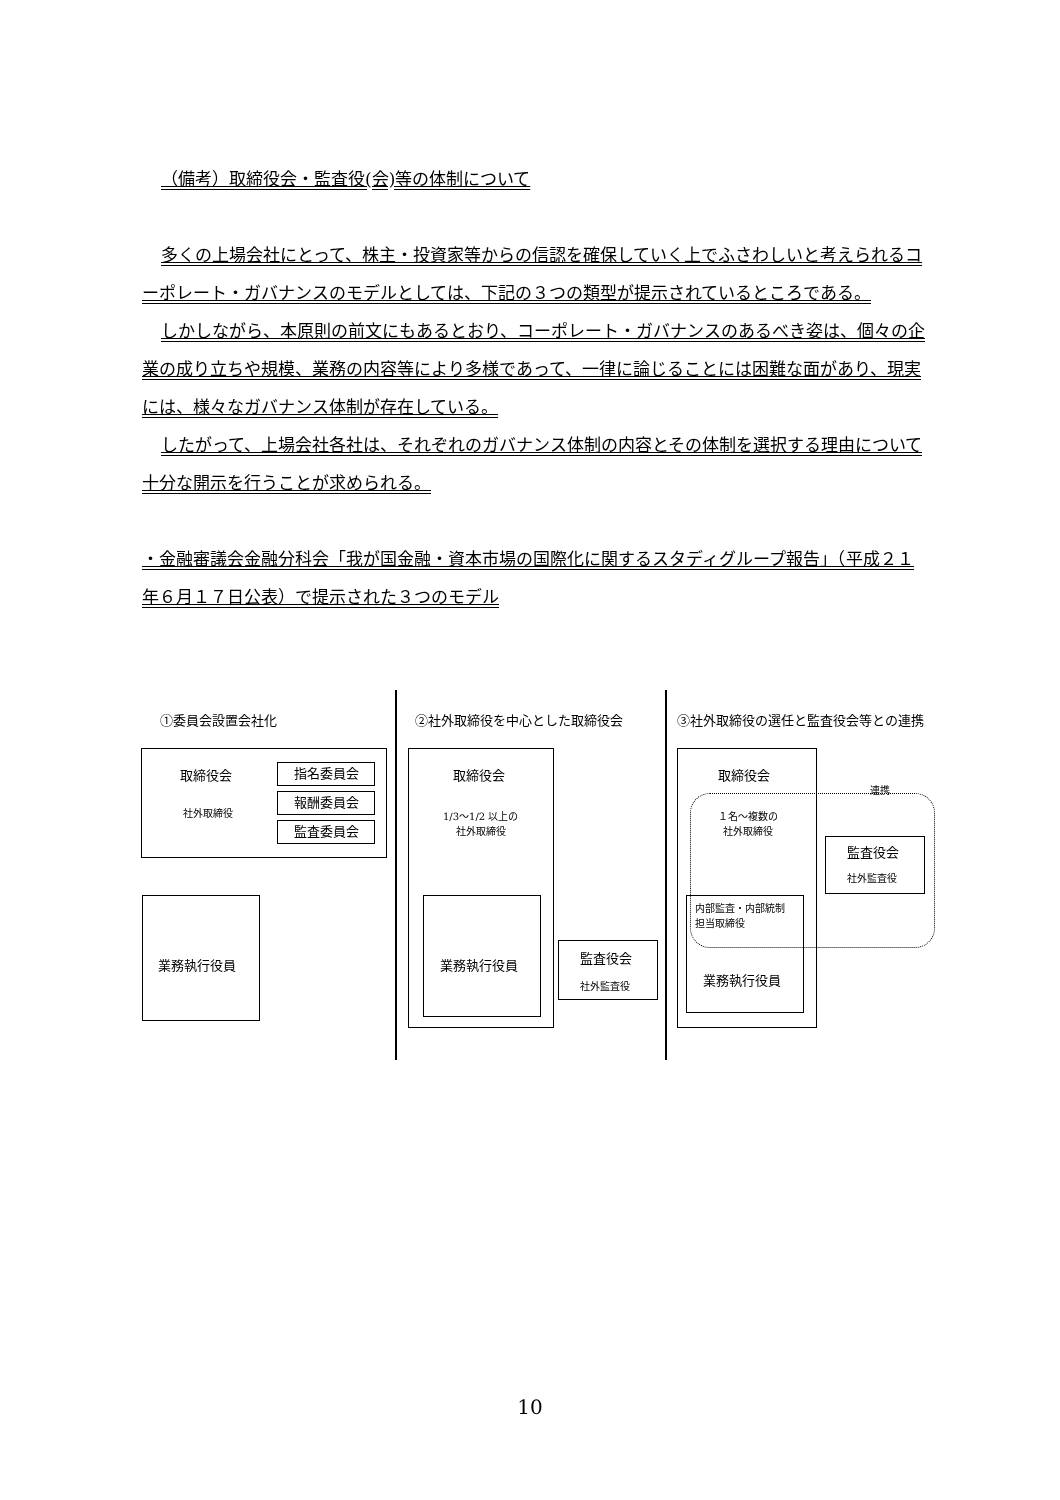（備考）取締役会・監査役(会)等の体制について
多くの上場会社にとって、株主・投資家等からの信認を確保していく上でふさわしいと考えられるコーポレート・ガバナンスのモデルとしては、下記の３つの類型が提示されているところである。
しかしながら、本原則の前文にもあるとおり、コーポレート・ガバナンスのあるべき姿は、個々の企業の成り立ちや規模、業務の内容等により多様であって、一律に論じることには困難な面があり、現実には、様々なガバナンス体制が存在している。
したがって、上場会社各社は、それぞれのガバナンス体制の内容とその体制を選択する理由について十分な開示を行うことが求められる。
・金融審議会金融分科会「我が国金融・資本市場の国際化に関するスタディグループ報告」（平成２１年６月１７日公表）で提示された３つのモデル
①委員会設置会社化 ②社外取締役を中心とした取締役会 ③社外取締役の選任と監査役会等との連携
取締役会
社外取締役
指名委員会
報酬委員会
監査委員会
業務執行役員
取締役会
1/3～1/2 以上の
社外取締役
業務執行役員 監査役会
社外監査役
取締役会
連携
１名～複数の
社外取締役
監査役会
社外監査役
内部監査・内部統制
担当取締役
業務執行役員
10